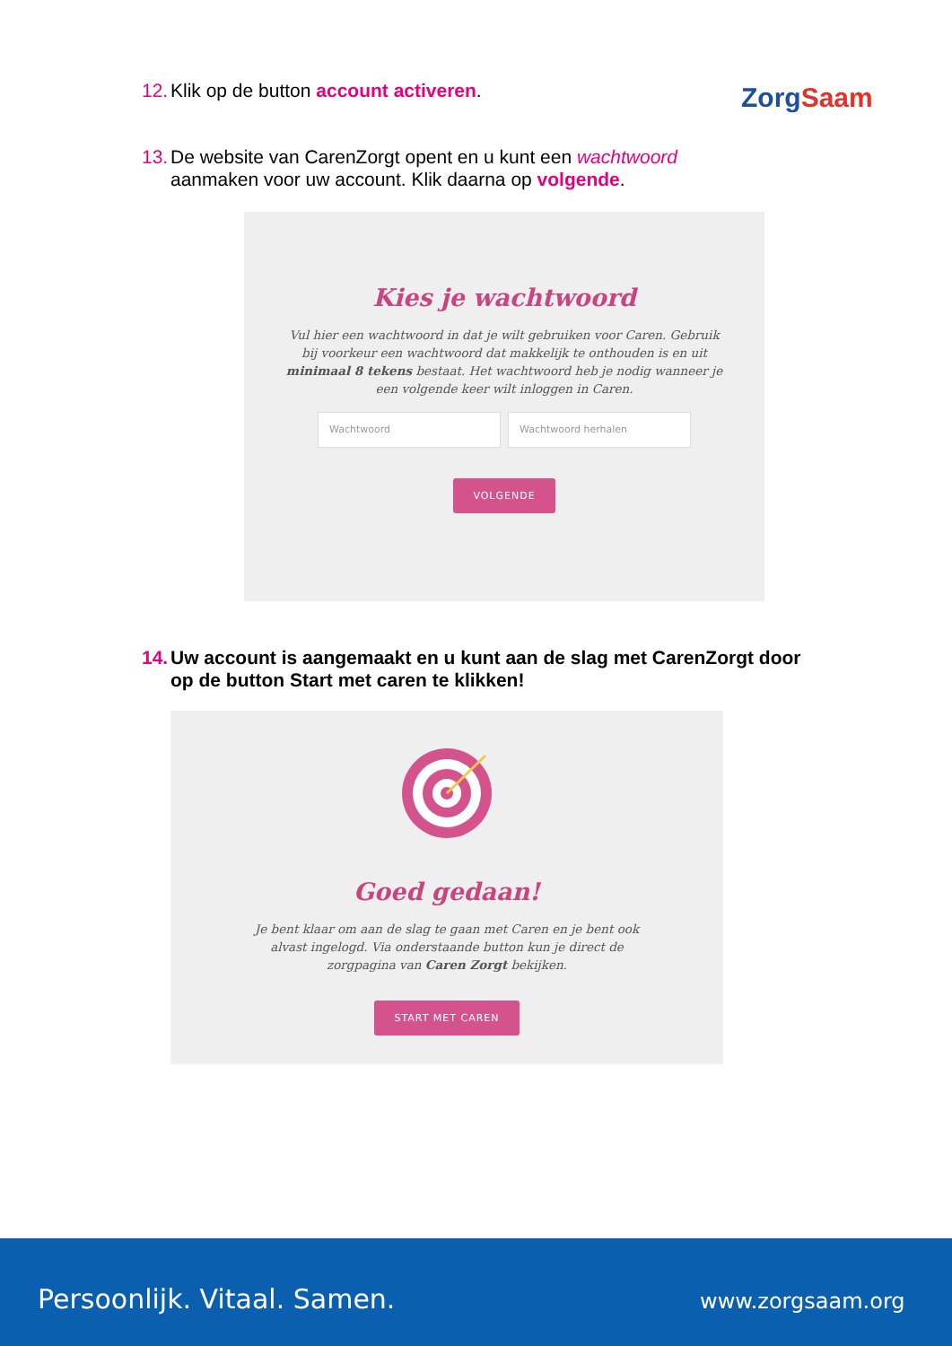12. Klik op de button account activeren.
ZorgSaam
13. De website van CarenZorgt opent en u kunt een wachtwoord
aanmaken voor uw account. Klik daarna op volgende.
Kies je wachtwoord
Vul hier een wachtwoord in dat je wilt gebruiken voor Caren. Gebruik bij voorkeur een wachtwoord dat makkelijk te onthouden is en uit minimaal 8 tekens bestaat. Het wachtwoord heb je nodig wanneer je een volgende keer wilt inloggen in Caren.
Wachtwoord Wachtwoord herhalen
VOLGENDE
14. Uw account is aangemaakt en u kunt aan de slag met CarenZorgt door
op de button Start met caren te klikken!
Goed gedaan!
Je bent klaar om aan de slag te gaan met Caren en je bent ook alvast ingelogd. Via onderstaande button kun je direct de zorgpagina van Caren Zorgt bekijken.
START MET CAREN
Persoonlijk. Vitaal. Samen. www.zorgsaam.org